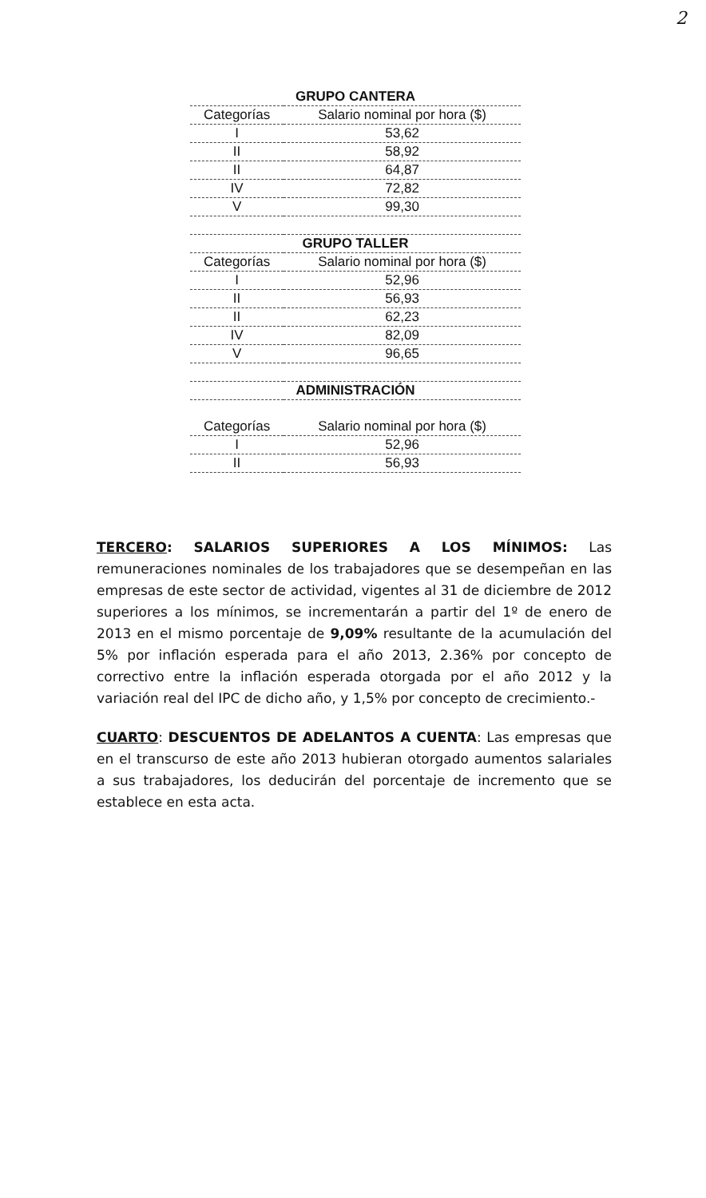2
| GRUPO CANTERA | |
| --- | --- |
| Categorías | Salario nominal por hora ($) |
| I | 53,62 |
| II | 58,92 |
| II | 64,87 |
| IV | 72,82 |
| V | 99,30 |
| GRUPO TALLER | |
| Categorías | Salario nominal por hora ($) |
| I | 52,96 |
| II | 56,93 |
| II | 62,23 |
| IV | 82,09 |
| V | 96,65 |
| ADMINISTRACIÓN | |
| Categorías | Salario nominal por hora ($) |
| I | 52,96 |
| II | 56,93 |
TERCERO: SALARIOS SUPERIORES A LOS MÍNIMOS: Las remuneraciones nominales de los trabajadores que se desempeñan en las empresas de este sector de actividad, vigentes al 31 de diciembre de 2012 superiores a los mínimos, se incrementarán a partir del 1º de enero de 2013 en el mismo porcentaje de 9,09% resultante de la acumulación del 5% por inflación esperada para el año 2013, 2.36% por concepto de correctivo entre la inflación esperada otorgada por el año 2012 y la variación real del IPC de dicho año, y 1,5% por concepto de crecimiento.-
CUARTO: DESCUENTOS DE ADELANTOS A CUENTA: Las empresas que en el transcurso de este año 2013 hubieran otorgado aumentos salariales a sus trabajadores, los deducirán del porcentaje de incremento que se establece en esta acta.